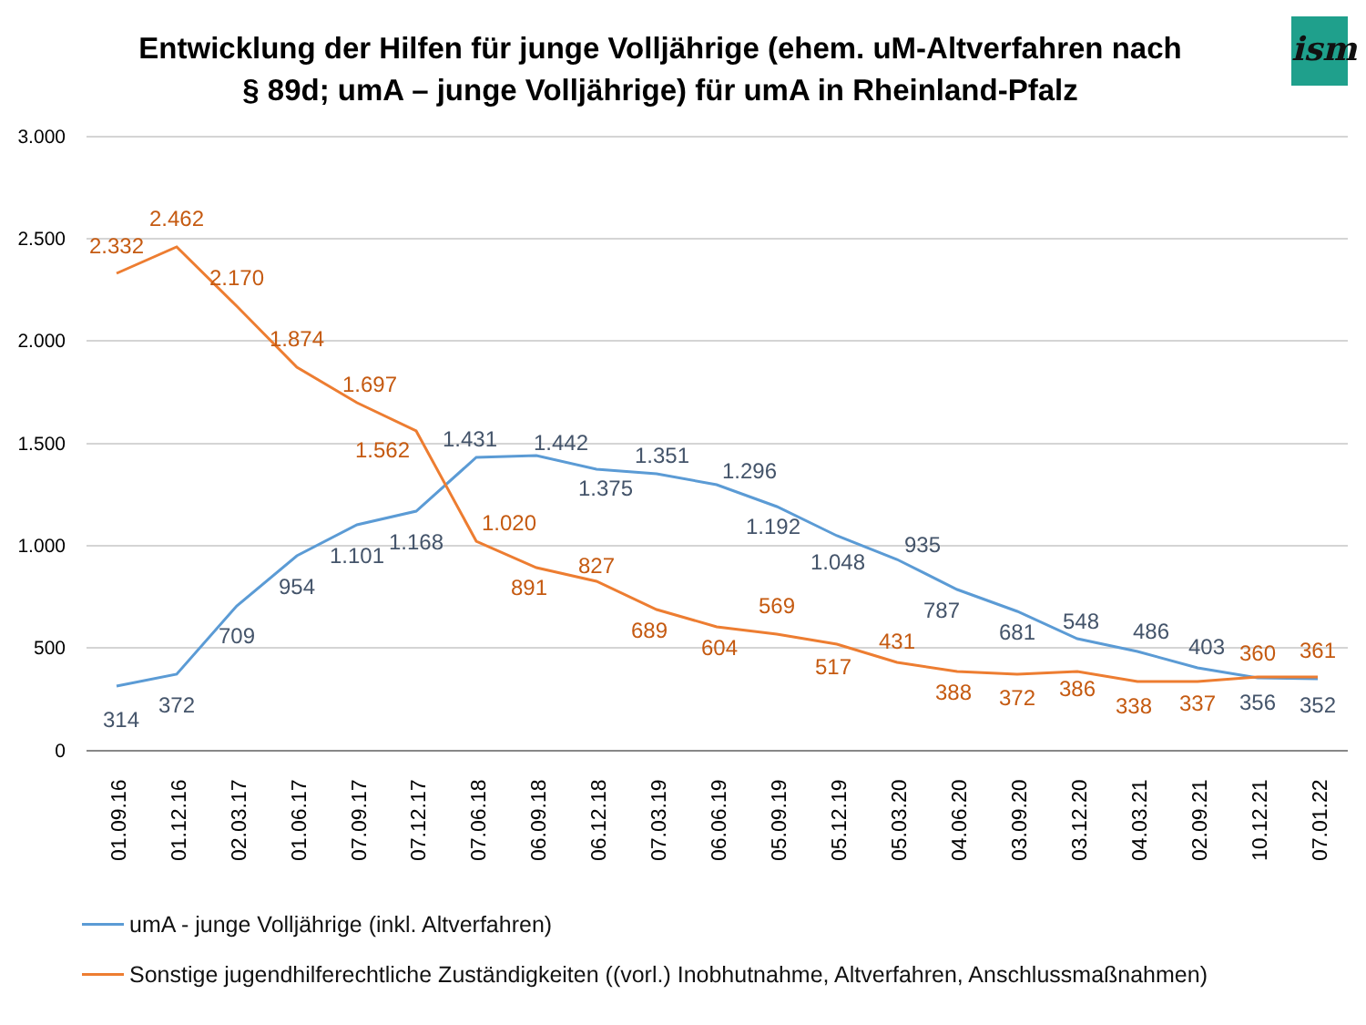Entwicklung der Hilfen für junge Volljährige (ehem. uM-Altverfahren nach § 89d; umA – junge Volljährige) für umA in Rheinland-Pfalz
ism
3.000
2.500
2.000
1.500
1.000
500
0
314
372
709
954
1.101
1.168
1.431
1.442
1.375
1.351
1.296
1.192
1.048
935
787
681
548
486
403
356
352
2.332
2.462
2.170
1.874
1.697
1.562
1.020
891
827
689
604
569
517
431
388
372
386
338
337
360
361
01.09.16
01.12.16
02.03.17
01.06.17
07.09.17
07.12.17
07.06.18
06.09.18
06.12.18
07.03.19
06.06.19
05.09.19
05.12.19
05.03.20
04.06.20
03.09.20
03.12.20
04.03.21
02.09.21
10.12.21
07.01.22
umA - junge Volljährige (inkl. Altverfahren)
Sonstige jugendhilferechtliche Zuständigkeiten ((vorl.) Inobhutnahme, Altverfahren, Anschlussmaßnahmen)